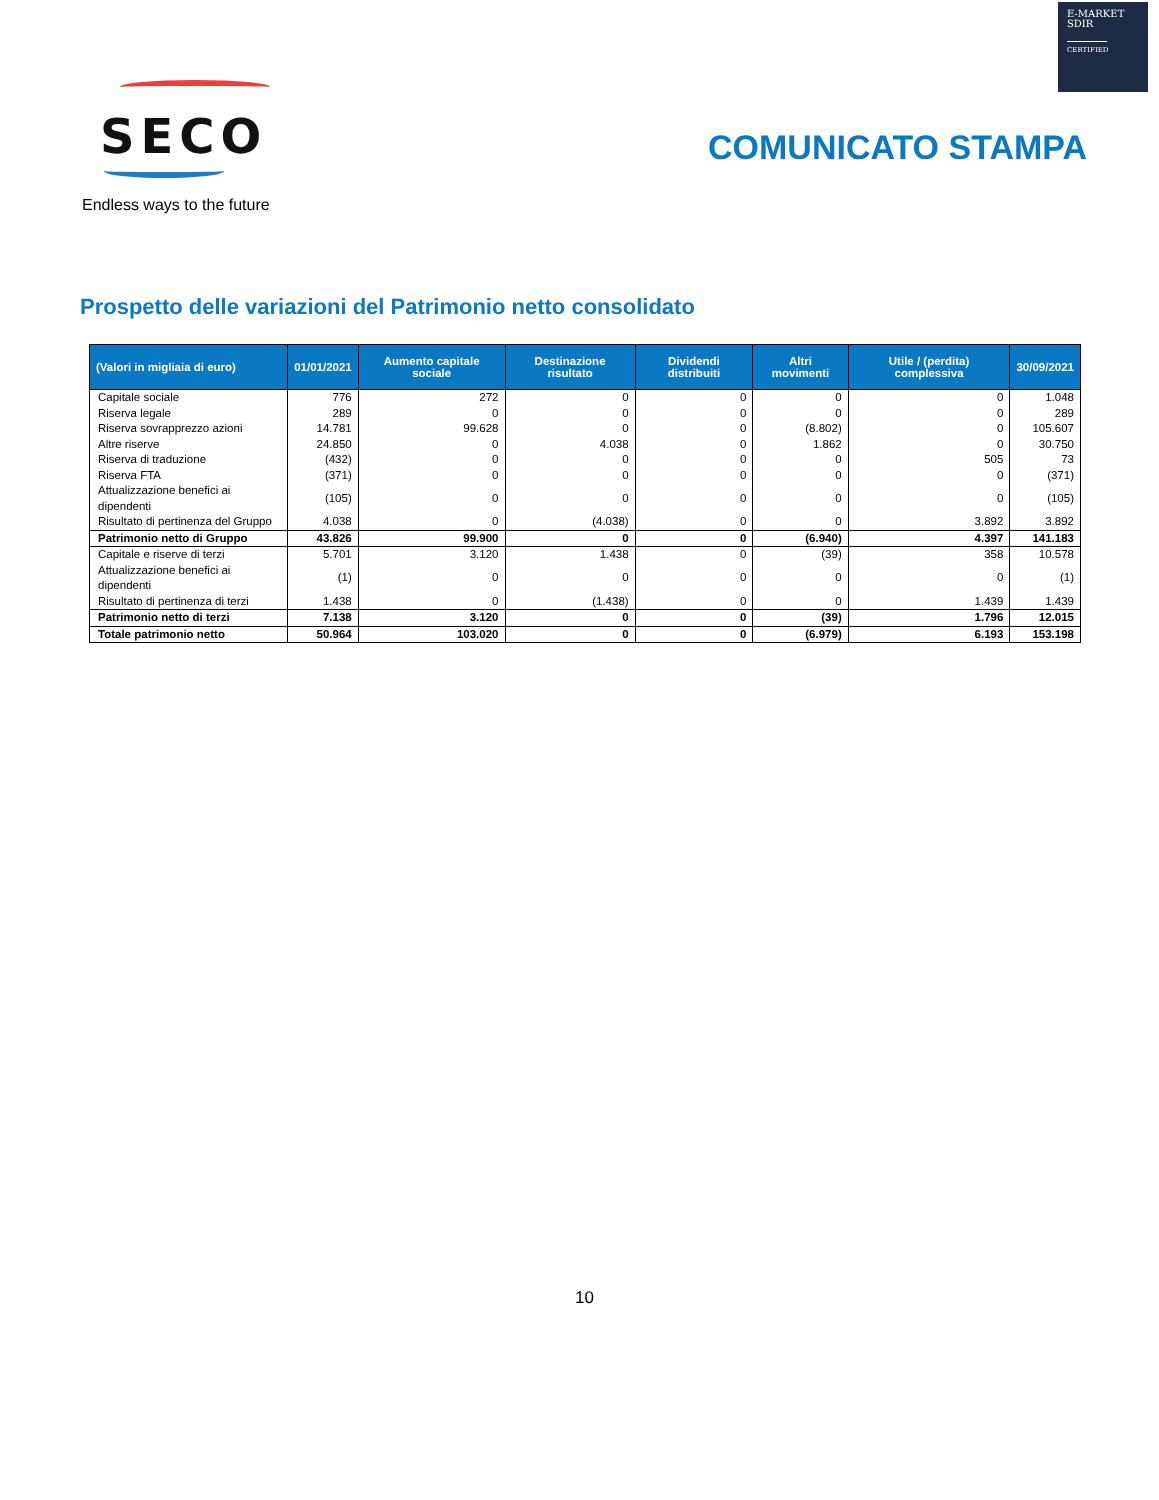E-MARKET
SDIR
CERTIFIED
SECO
Endless ways to the future
COMUNICATO STAMPA
Prospetto delle variazioni del Patrimonio netto consolidato
| (Valori in migliaia di euro) | 01/01/2021 | Aumento capitale sociale | Destinazione risultato | Dividendi distribuiti | Altri movimenti | Utile / (perdita) complessiva | 30/09/2021 |
| --- | --- | --- | --- | --- | --- | --- | --- |
| Capitale sociale | 776 | 272 | 0 | 0 | 0 | 0 | 1.048 |
| Riserva legale | 289 | 0 | 0 | 0 | 0 | 0 | 289 |
| Riserva sovrapprezzo azioni | 14.781 | 99.628 | 0 | 0 | (8.802) | 0 | 105.607 |
| Altre riserve | 24.850 | 0 | 4.038 | 0 | 1.862 | 0 | 30.750 |
| Riserva di traduzione | (432) | 0 | 0 | 0 | 0 | 505 | 73 |
| Riserva FTA | (371) | 0 | 0 | 0 | 0 | 0 | (371) |
| Attualizzazione benefici ai dipendenti | (105) | 0 | 0 | 0 | 0 | 0 | (105) |
| Risultato di pertinenza del Gruppo | 4.038 | 0 | (4.038) | 0 | 0 | 3.892 | 3.892 |
| Patrimonio netto di Gruppo | 43.826 | 99.900 | 0 | 0 | (6.940) | 4.397 | 141.183 |
| Capitale e riserve di terzi | 5.701 | 3.120 | 1.438 | 0 | (39) | 358 | 10.578 |
| Attualizzazione benefici ai dipendenti | (1) | 0 | 0 | 0 | 0 | 0 | (1) |
| Risultato di pertinenza di terzi | 1.438 | 0 | (1.438) | 0 | 0 | 1.439 | 1.439 |
| Patrimonio netto di terzi | 7.138 | 3.120 | 0 | 0 | (39) | 1.796 | 12.015 |
| Totale patrimonio netto | 50.964 | 103.020 | 0 | 0 | (6.979) | 6.193 | 153.198 |
10